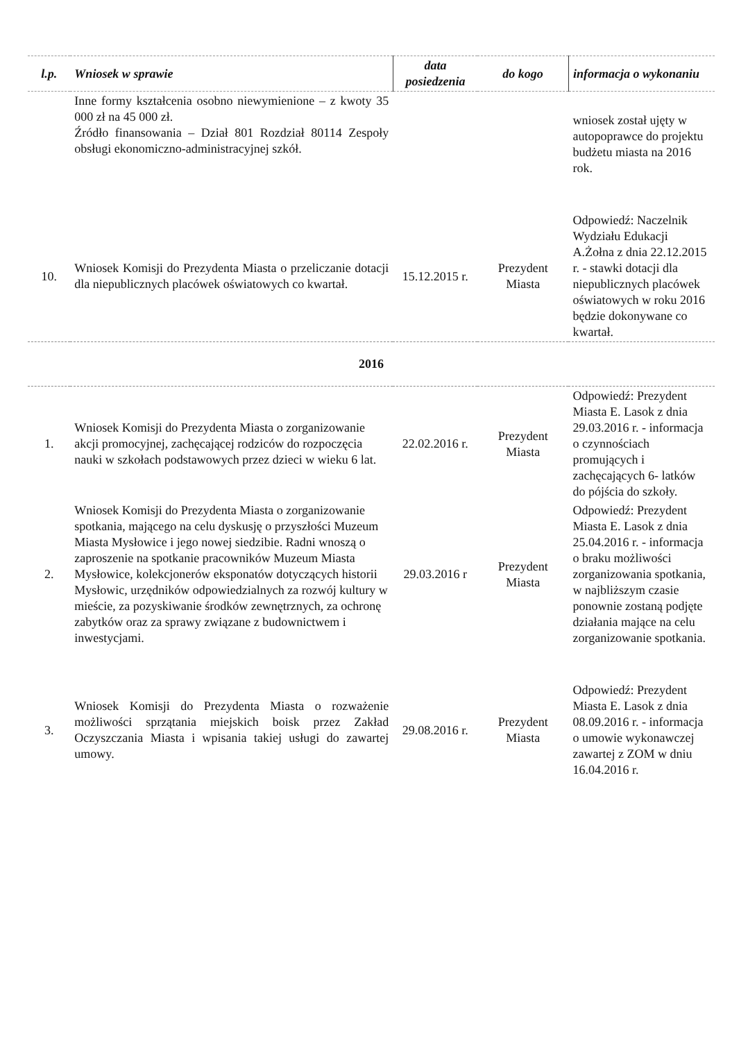| l.p. | Wniosek w sprawie | data posiedzenia | do kogo | informacja o wykonaniu |
| --- | --- | --- | --- | --- |
| | Inne formy kształcenia osobno niewymienione – z kwoty 35 000 zł na 45 000 zł. Źródło finansowania – Dział 801 Rozdział 80114 Zespoły obsługi ekonomiczno-administracyjnej szkół. | | | wniosek został ujęty w autopoprawce do projektu budżetu miasta na 2016 rok. |
| 10. | Wniosek Komisji do Prezydenta Miasta o przeliczanie dotacji dla niepublicznych placówek oświatowych co kwartał. | 15.12.2015 r. | Prezydent Miasta | Odpowiedź: Naczelnik Wydziału Edukacji A.Żołna z dnia 22.12.2015 r. - stawki dotacji dla niepublicznych placówek oświatowych w roku 2016 będzie dokonywane co kwartał. |
| 2016 | | | | |
| 1. | Wniosek Komisji do Prezydenta Miasta o zorganizowanie akcji promocyjnej, zachęcającej rodziców do rozpoczęcia nauki w szkołach podstawowych przez dzieci w wieku 6 lat. | 22.02.2016 r. | Prezydent Miasta | Odpowiedź: Prezydent Miasta E. Lasok z dnia 29.03.2016 r. - informacja o czynnościach promujących i zachęcających 6- latków do pójścia do szkoły. |
| 2. | Wniosek Komisji do Prezydenta Miasta o zorganizowanie spotkania, mającego na celu dyskusję o przyszłości Muzeum Miasta Mysłowice i jego nowej siedzibie. Radni wnoszą o zaproszenie na spotkanie pracowników Muzeum Miasta Mysłowice, kolekcjonerów eksponatów dotyczących historii Mysłowic, urzędników odpowiedzialnych za rozwój kultury w mieście, za pozyskiwanie środków zewnętrznych, za ochronę zabytków oraz za sprawy związane z budownictwem i inwestycjami. | 29.03.2016 r | Prezydent Miasta | Odpowiedź: Prezydent Miasta E. Lasok z dnia 25.04.2016 r. - informacja o braku możliwości zorganizowania spotkania, w najbliższym czasie ponownie zostaną podjęte działania mające na celu zorganizowanie spotkania. |
| 3. | Wniosek Komisji do Prezydenta Miasta o rozważenie możliwości sprzątania miejskich boisk przez Zakład Oczyszczania Miasta i wpisania takiej usługi do zawartej umowy. | 29.08.2016 r. | Prezydent Miasta | Odpowiedź: Prezydent Miasta E. Lasok z dnia 08.09.2016 r. - informacja o umowie wykonawczej zawartej z ZOM w dniu 16.04.2016 r. |